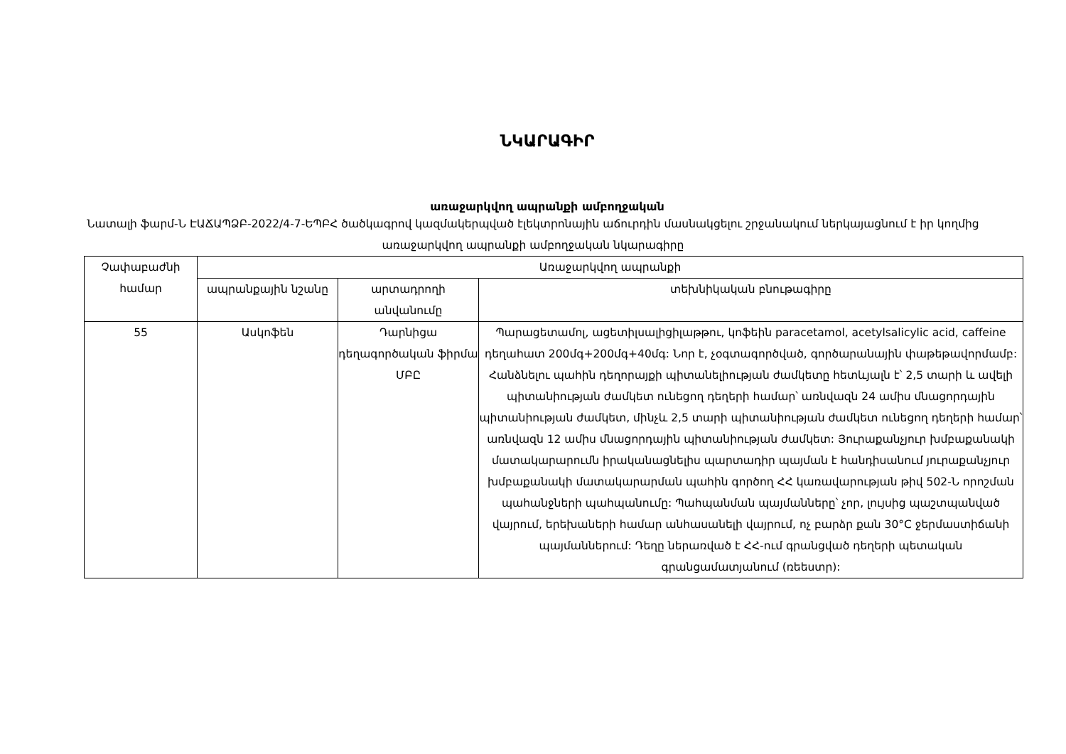ՆԿԱՐԱԳԻՐ
առաջարկվող ապրանքի ամբողջական
Նատալի ֆարմ-Ն ԷԱՃԱՊՁԲ-2022/4-7-ԵՊԲՀ ծածկագրով կազմակերպված էլեկտրոնային աճուրդին մասնակցելու շրջանակում ներկայացնում է իր կողմից առաջարկվող ապրանքի ամբողջական նկարագիրը
| Չափաբաժնի համար | Առաջարկվող ապրանքի | | |
| --- | --- | --- | --- |
| | ապրանքային նշանը | արտադրողի անվանումը | տեխնիկական բնութագիրը |
| 55 | Ասկոֆեն | Դարնիցա դեղագործական ֆիրմա ՄԲԸ | Պարացետամոլ, ացետիլսալիցիլաթթու, կոֆեին paracetamol, acetylsalicylic acid, caffeine դեղահատ 200մգ+200մգ+40մգ: Նոր է, չօգտագործված, գործարանային փաթեթավորմամբ: Հանձնելու պահին դեղորայքի պիտանելիության ժամկետը հետևյալն է՝ 2,5 տարի և ավելի պիտանիության ժամկետ ունեցող դեղերի համար՝ առնվազն 24 ամիս մնացորդային պիտանիության ժամկետ, մինչև 2,5 տարի պիտանիության ժամկետ ունեցող դեղերի համար՝ առնվազն 12 ամիս մնացորդային պիտանիության ժամկետ: Յուրաքանչյուր խմբաքանակի մատակարարումն իրականացնելիս պարտադիր պայման է հանդիսանում յուրաքանչյուր խմբաքանակի մատակարարման պահին գործող ՀՀ կառավարության թիվ 502-Ն որոշման պահանջների պահպանումը: Պահպանման պայմանները՝ չոր, լույսից պաշտպանված վայրում, երեխաների համար անհասանելի վայրում, ոչ բարձր քան 30°C ջերմաստիճանի պայմաններում: Դեղը ներառված է ՀՀ-ում գրանցված դեղերի պետական գրանցամատյանում (ռեեստր): |